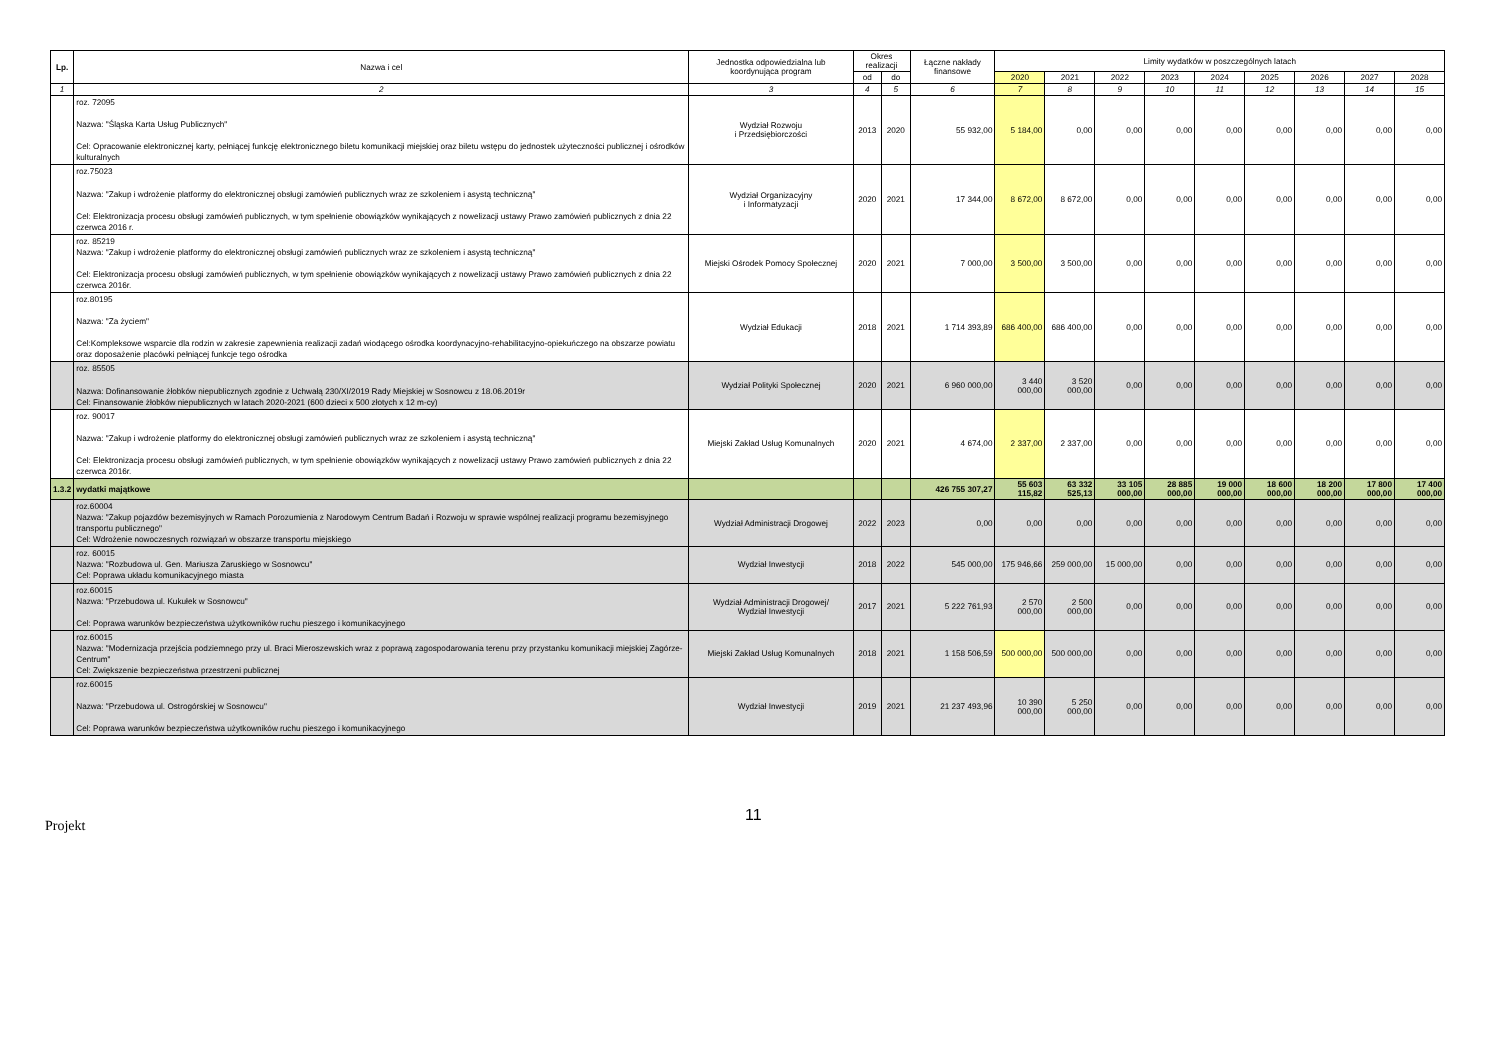| Lp. | Nazwa i cel | Jednostka odpowiedzialna lub koordynująca program | Okres realizacji | | Łączne nakłady finansowe | Limity wydatków w poszczególnych latach | | | | | | | | |
| --- | --- | --- | --- | --- | --- | --- | --- | --- | --- | --- | --- | --- | --- | --- |
| | | | od | do | | 2020 | 2021 | 2022 | 2023 | 2024 | 2025 | 2026 | 2027 | 2028 |
| 1 | 2 | 3 | 4 | 5 | 6 | 7 | 8 | 9 | 10 | 11 | 12 | 13 | 14 | 15 |
| | roz. 72095 Nazwa: "Śląska Karta Usług Publicznych" Cel: Opracowanie elektronicznej karty, pełniącej funkcję elektronicznego biletu komunikacji miejskiej oraz biletu wstępu do jednostek użyteczności publicznej i ośrodków kulturalnych | Wydział Rozwoju i Przedsiębiorczości | 2013 | 2020 | 55 932,00 | 5 184,00 | 0,00 | 0,00 | 0,00 | 0,00 | 0,00 | 0,00 | 0,00 | 0,00 |
| | roz.75023 Nazwa: "Zakup i wdrożenie platformy do elektronicznej obsługi zamówień publicznych wraz ze szkoleniem i asystą techniczną" Cel: Elektronizacja procesu obsługi zamówień publicznych, w tym spełnienie obowiązków wynikających z nowelizacji ustawy Prawo zamówień publicznych z dnia 22 czerwca 2016 r. | Wydział Organizacyjny i Informatyzacji | 2020 | 2021 | 17 344,00 | 8 672,00 | 8 672,00 | 0,00 | 0,00 | 0,00 | 0,00 | 0,00 | 0,00 | 0,00 |
| | roz. 85219 Nazwa: "Zakup i wdrożenie platformy do elektronicznej obsługi zamówień publicznych wraz ze szkoleniem i asystą techniczną" Cel: Elektronizacja procesu obsługi zamówień publicznych, w tym spełnienie obowiązków wynikających z nowelizacji ustawy Prawo zamówień publicznych z dnia 22 czerwca 2016r. | Miejski Ośrodek Pomocy Społecznej | 2020 | 2021 | 7 000,00 | 3 500,00 | 3 500,00 | 0,00 | 0,00 | 0,00 | 0,00 | 0,00 | 0,00 | 0,00 |
| | roz.80195 Nazwa: "Za życiem" Cel:Kompleksowe wsparcie dla rodzin w zakresie zapewnienia realizacji zadań wiodącego ośrodka koordynacyjno-rehabilitacyjno-opiekuńczego na obszarze powiatu oraz doposażenie placówki pełniącej funkcje tego ośrodka | Wydział Edukacji | 2018 | 2021 | 1 714 393,89 | 686 400,00 | 686 400,00 | 0,00 | 0,00 | 0,00 | 0,00 | 0,00 | 0,00 | 0,00 |
| | roz. 85505 Nazwa: Dofinansowanie żłobków niepublicznych zgodnie z Uchwałą 230/XI/2019 Rady Miejskiej w Sosnowcu z 18.06.2019r Cel: Finansowanie żłobków niepublicznych w latach 2020-2021 (600 dzieci x 500 złotych x 12 m-cy) | Wydział Polityki Społecznej | 2020 | 2021 | 6 960 000,00 | 3 440 000,00 | 3 520 000,00 | 0,00 | 0,00 | 0,00 | 0,00 | 0,00 | 0,00 | 0,00 |
| | roz. 90017 Nazwa: "Zakup i wdrożenie platformy do elektronicznej obsługi zamówień publicznych wraz ze szkoleniem i asystą techniczną" Cel: Elektronizacja procesu obsługi zamówień publicznych, w tym spełnienie obowiązków wynikających z nowelizacji ustawy Prawo zamówień publicznych z dnia 22 czerwca 2016r. | Miejski Zakład Usług Komunalnych | 2020 | 2021 | 4 674,00 | 2 337,00 | 2 337,00 | 0,00 | 0,00 | 0,00 | 0,00 | 0,00 | 0,00 | 0,00 |
| 1.3.2 | wydatki majątkowe | | | | 426 755 307,27 | 55 603 115,82 | 63 332 525,13 | 33 105 000,00 | 28 885 000,00 | 19 000 000,00 | 18 600 000,00 | 18 200 000,00 | 17 800 000,00 | 17 400 000,00 |
| | roz.60004 Nazwa: "Zakup pojazdów bezemisyjnych w Ramach Porozumienia z Narodowym Centrum Badań i Rozwoju w sprawie wspólnej realizacji programu bezemisyjnego transportu publicznego" Cel: Wdrożenie nowoczesnych rozwiązań w obszarze transportu miejskiego | Wydział Administracji Drogowej | 2022 | 2023 | 0,00 | 0,00 | 0,00 | 0,00 | 0,00 | 0,00 | 0,00 | 0,00 | 0,00 | 0,00 |
| | roz. 60015 Nazwa: "Rozbudowa ul. Gen. Mariusza Zaruskiego w Sosnowcu" Cel: Poprawa układu komunikacyjnego miasta | Wydział Inwestycji | 2018 | 2022 | 545 000,00 | 175 946,66 | 259 000,00 | 15 000,00 | 0,00 | 0,00 | 0,00 | 0,00 | 0,00 | 0,00 |
| | roz.60015 Nazwa: "Przebudowa ul. Kukułek w Sosnowcu" Cel: Poprawa warunków bezpieczeństwa użytkowników ruchu pieszego i komunikacyjnego | Wydział Administracji Drogowej/ Wydział Inwestycji | 2017 | 2021 | 5 222 761,93 | 2 570 000,00 | 2 500 000,00 | 0,00 | 0,00 | 0,00 | 0,00 | 0,00 | 0,00 | 0,00 |
| | roz.60015 Nazwa: "Modernizacja przejścia podziemnego przy ul. Braci Mieroszewskich wraz z poprawą zagospodarowania terenu przy przystanku komunikacji miejskiej Zagórze-Centrum" Cel: Zwiększenie bezpieczeństwa przestrzeni publicznej | Miejski Zakład Usług Komunalnych | 2018 | 2021 | 1 158 506,59 | 500 000,00 | 500 000,00 | 0,00 | 0,00 | 0,00 | 0,00 | 0,00 | 0,00 | 0,00 |
| | roz.60015 Nazwa: "Przebudowa ul. Ostrogórskiej w Sosnowcu" Cel: Poprawa warunków bezpieczeństwa użytkowników ruchu pieszego i komunikacyjnego | Wydział Inwestycji | 2019 | 2021 | 21 237 493,96 | 10 390 000,00 | 5 250 000,00 | 0,00 | 0,00 | 0,00 | 0,00 | 0,00 | 0,00 | 0,00 |
Projekt
11